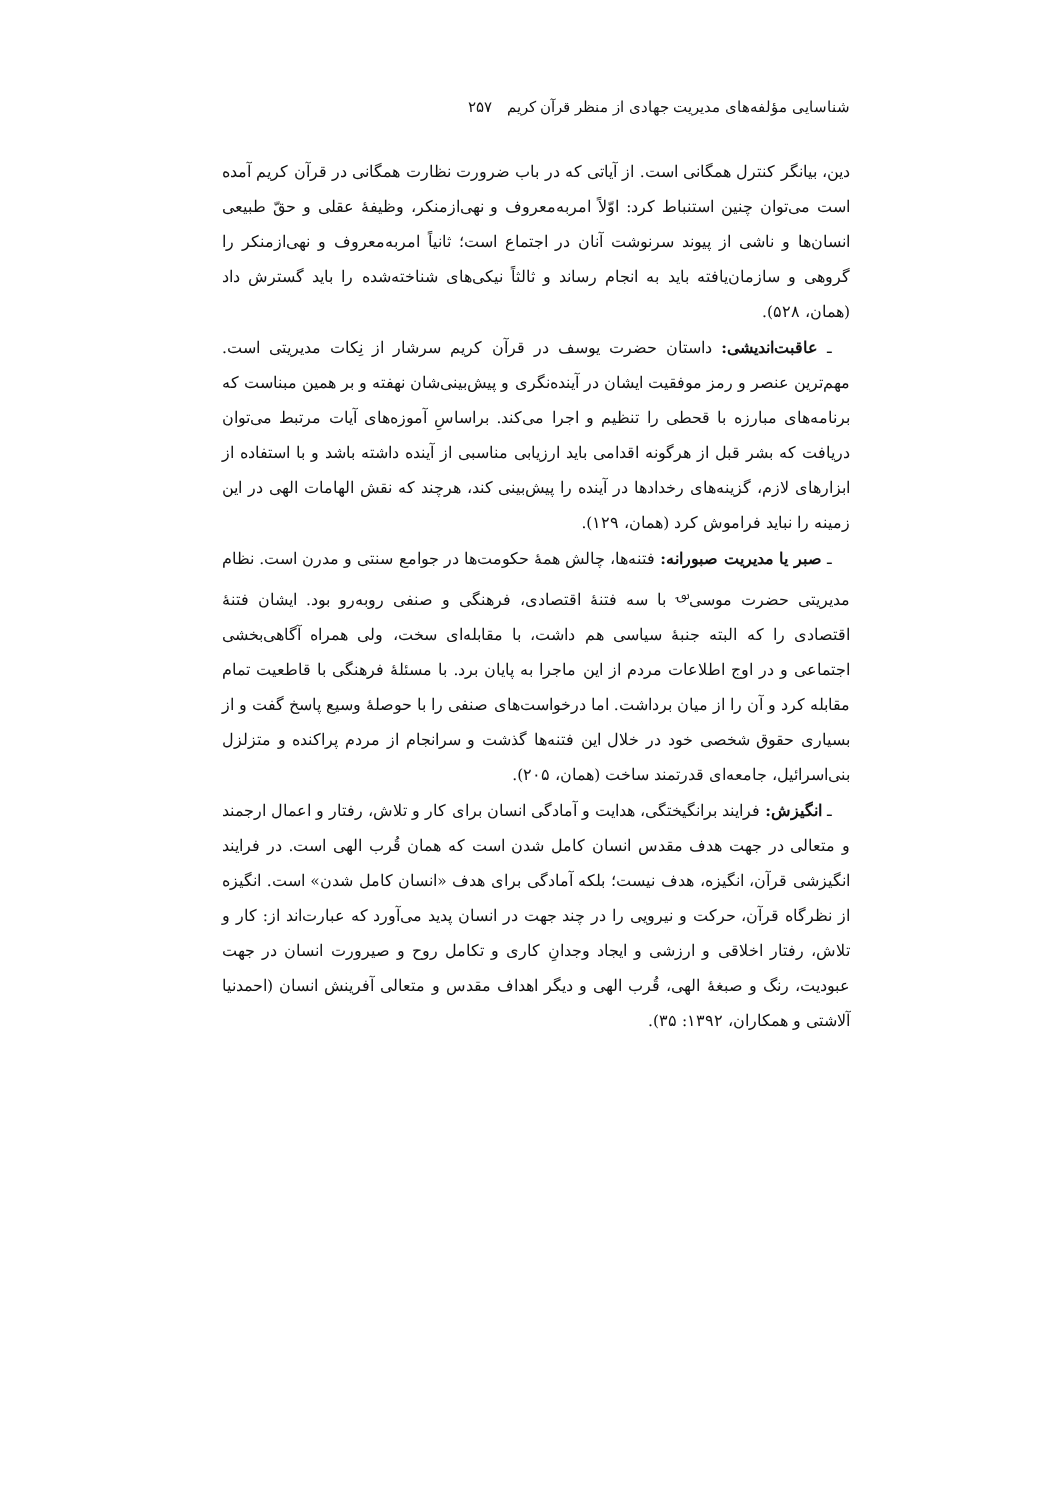شناسایی مؤلفه‌های مدیریت جهادی از منظر قرآن کریم ۲۵۷
دین، بیانگر کنترل همگانی است. از آیاتی که در باب ضرورت نظارت همگانی در قرآن کریم آمده است می‌توان چنین استنباط کرد: اوّلاً امربه‌معروف و نهی‌ازمنکر، وظیفهٔ عقلی و حقّ طبیعی انسان‌ها و ناشی از پیوند سرنوشت آنان در اجتماع است؛ ثانیاً امربه‌معروف و نهی‌ازمنکر را گروهی و سازمان‌یافته باید به انجام رساند و ثالثاً نیکی‌های شناخته‌شده را باید گسترش داد (همان، ۵۲۸).
ـ عاقبت‌اندیشی: داستان حضرت یوسف در قرآن کریم سرشار از نِکات مدیریتی است. مهم‌ترین عنصر و رمز موفقیت ایشان در آینده‌نگری و پیش‌بینی‌شان نهفته و بر همین مبناست که برنامه‌های مبارزه با قحطی را تنظیم و اجرا می‌کند. براساسِ آموزه‌های آیات مرتبط می‌توان دریافت که بشر قبل از هرگونه اقدامی باید ارزیابی مناسبی از آینده داشته باشد و با استفاده از ابزارهای لازم، گزینه‌های رخدادها در آینده را پیش‌بینی کند، هرچند که نقش الهامات الهی در این زمینه را نباید فراموش کرد (همان، ۱۲۹).
ـ صبر یا مدیریت صبورانه: فتنه‌ها، چالش همهٔ حکومت‌ها در جوامع سنتی و مدرن است. نظام مدیریتی حضرت موسی<sup>؈</sup> با سه فتنهٔ اقتصادی، فرهنگی و صنفی روبه‌رو بود. ایشان فتنهٔ اقتصادی را که البته جنبهٔ سیاسی هم داشت، با مقابله‌ای سخت، ولی همراه آگاهی‌بخشی اجتماعی و در اوج اطلاعات مردم از این ماجرا به پایان برد. با مسئلهٔ فرهنگی با قاطعیت تمام مقابله کرد و آن را از میان برداشت. اما درخواست‌های صنفی را با حوصلهٔ وسیع پاسخ گفت و از بسیاری حقوق شخصی خود در خلال این فتنه‌ها گذشت و سرانجام از مردم پراکنده و متزلزل بنی‌اسرائیل، جامعه‌ای قدرتمند ساخت (همان، ۲۰۵).
ـ انگیزش: فرایند برانگیختگی، هدایت و آمادگی انسان برای کار و تلاش، رفتار و اعمال ارجمند و متعالی در جهت هدف مقدس انسان کامل شدن است که همان قُرب الهی است. در فرایند انگیزشی قرآن، انگیزه، هدف نیست؛ بلکه آمادگی برای هدف «انسان کامل شدن» است. انگیزه از نظرگاه قرآن، حرکت و نیرویی را در چند جهت در انسان پدید می‌آورد که عبارت‌اند از: کار و تلاش، رفتار اخلاقی و ارزشی و ایجاد وجدانِ کاری و تکامل روح و صیرورت انسان در جهت عبودیت، رنگ و صبغهٔ الهی، قُرب الهی و دیگر اهداف مقدس و متعالی آفرینش انسان (احمدنیا آلاشتی و همکاران، ۱۳۹۲: ۳۵).